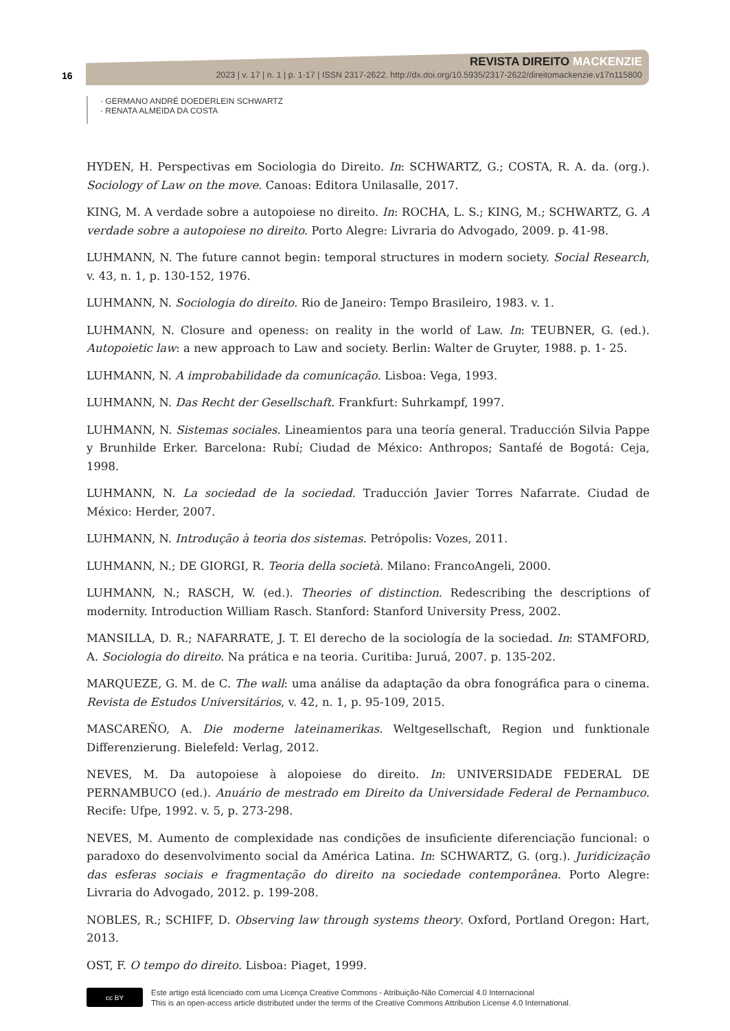REVISTA DIREITO MACKENZIE
2023 | v. 17 | n. 1 | p. 1-17 | ISSN 2317-2622. http://dx.doi.org/10.5935/2317-2622/direitomackenzie.v17n115800
16
· GERMANO ANDRÉ DOEDERLEIN SCHWARTZ
· RENATA ALMEIDA DA COSTA
HYDEN, H. Perspectivas em Sociologia do Direito. In: SCHWARTZ, G.; COSTA, R. A. da. (org.). Sociology of Law on the move. Canoas: Editora Unilasalle, 2017.
KING, M. A verdade sobre a autopoiese no direito. In: ROCHA, L. S.; KING, M.; SCHWARTZ, G. A verdade sobre a autopoiese no direito. Porto Alegre: Livraria do Advogado, 2009. p. 41-98.
LUHMANN, N. The future cannot begin: temporal structures in modern society. Social Research, v. 43, n. 1, p. 130-152, 1976.
LUHMANN, N. Sociologia do direito. Rio de Janeiro: Tempo Brasileiro, 1983. v. 1.
LUHMANN, N. Closure and openess: on reality in the world of Law. In: TEUBNER, G. (ed.). Autopoietic law: a new approach to Law and society. Berlin: Walter de Gruyter, 1988. p. 1- 25.
LUHMANN, N. A improbabilidade da comunicação. Lisboa: Vega, 1993.
LUHMANN, N. Das Recht der Gesellschaft. Frankfurt: Suhrkampf, 1997.
LUHMANN, N. Sistemas sociales. Lineamientos para una teoría general. Traducción Silvia Pappe y Brunhilde Erker. Barcelona: Rubí; Ciudad de México: Anthropos; Santafé de Bogotá: Ceja, 1998.
LUHMANN, N. La sociedad de la sociedad. Traducción Javier Torres Nafarrate. Ciudad de México: Herder, 2007.
LUHMANN, N. Introdução à teoria dos sistemas. Petrópolis: Vozes, 2011.
LUHMANN, N.; DE GIORGI, R. Teoria della società. Milano: FrancoAngeli, 2000.
LUHMANN, N.; RASCH, W. (ed.). Theories of distinction. Redescribing the descriptions of modernity. Introduction William Rasch. Stanford: Stanford University Press, 2002.
MANSILLA, D. R.; NAFARRATE, J. T. El derecho de la sociología de la sociedad. In: STAMFORD, A. Sociologia do direito. Na prática e na teoria. Curitiba: Juruá, 2007. p. 135-202.
MARQUEZE, G. M. de C. The wall: uma análise da adaptação da obra fonográfica para o cinema. Revista de Estudos Universitários, v. 42, n. 1, p. 95-109, 2015.
MASCAREÑO, A. Die moderne lateinamerikas. Weltgesellschaft, Region und funktionale Differenzierung. Bielefeld: Verlag, 2012.
NEVES, M. Da autopoiese à alopoiese do direito. In: UNIVERSIDADE FEDERAL DE PERNAMBUCO (ed.). Anuário de mestrado em Direito da Universidade Federal de Pernambuco. Recife: Ufpe, 1992. v. 5, p. 273-298.
NEVES, M. Aumento de complexidade nas condições de insuficiente diferenciação funcional: o paradoxo do desenvolvimento social da América Latina. In: SCHWARTZ, G. (org.). Juridicização das esferas sociais e fragmentação do direito na sociedade contemporânea. Porto Alegre: Livraria do Advogado, 2012. p. 199-208.
NOBLES, R.; SCHIFF, D. Observing law through systems theory. Oxford, Portland Oregon: Hart, 2013.
OST, F. O tempo do direito. Lisboa: Piaget, 1999.
cc BY
Este artigo está licenciado com uma Licença Creative Commons - Atribuição-Não Comercial 4.0 Internacional
This is an open-access article distributed under the terms of the Creative Commons Attribution License 4.0 International.